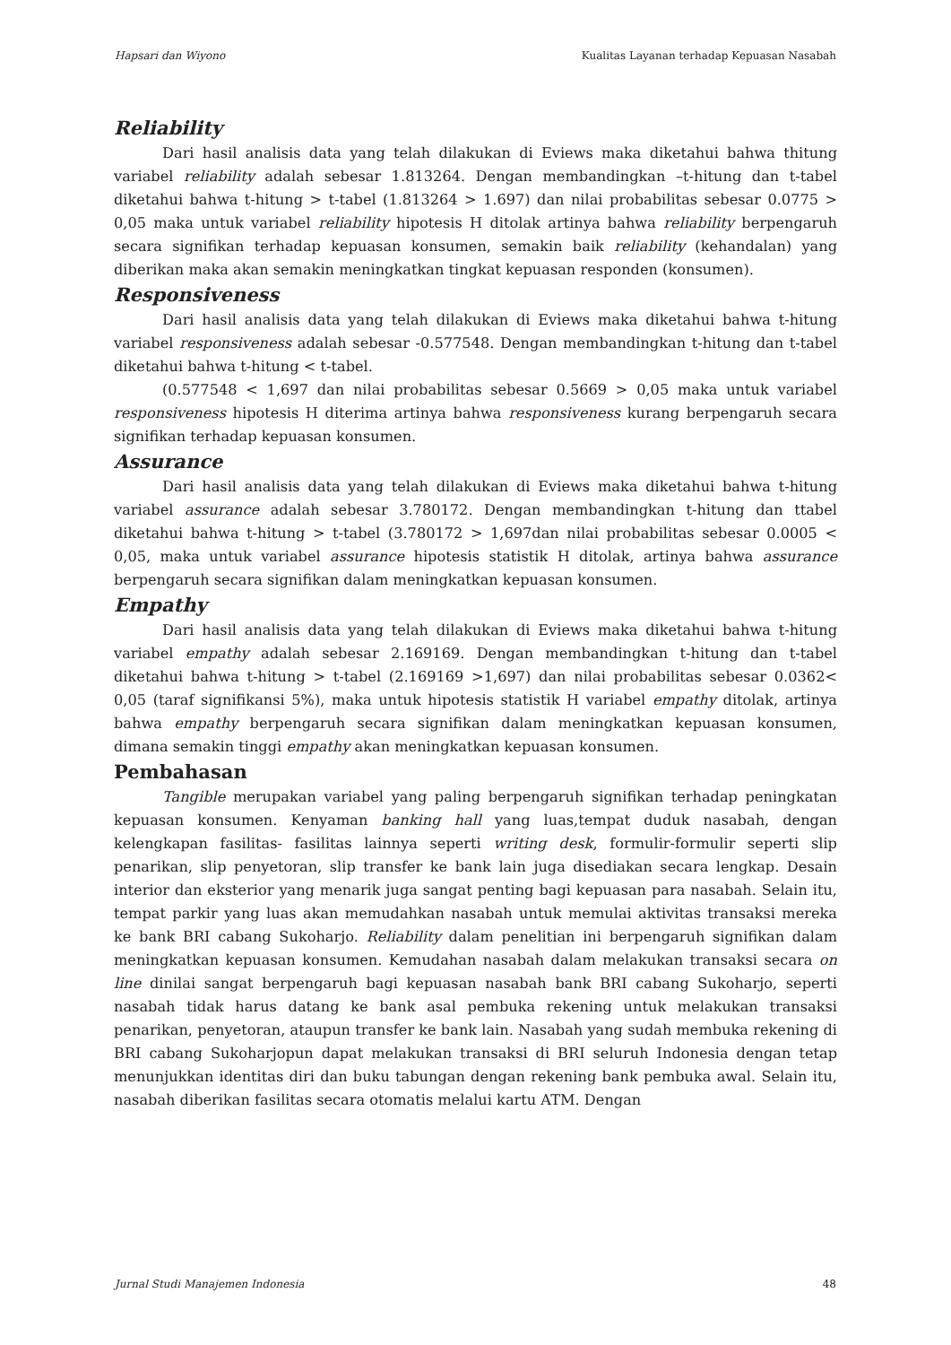Hapsari dan Wiyono Kualitas Layanan terhadap Kepuasan Nasabah
Reliability
Dari hasil analisis data yang telah dilakukan di Eviews maka diketahui bahwa thitung variabel reliability adalah sebesar 1.813264. Dengan membandingkan –t-hitung dan t-tabel diketahui bahwa t-hitung > t-tabel (1.813264 > 1.697) dan nilai probabilitas sebesar 0.0775 > 0,05 maka untuk variabel reliability hipotesis H ditolak artinya bahwa reliability berpengaruh secara signifikan terhadap kepuasan konsumen, semakin baik reliability (kehandalan) yang diberikan maka akan semakin meningkatkan tingkat kepuasan responden (konsumen).
Responsiveness
Dari hasil analisis data yang telah dilakukan di Eviews maka diketahui bahwa t-hitung variabel responsiveness adalah sebesar -0.577548. Dengan membandingkan t-hitung dan t-tabel diketahui bahwa t-hitung < t-tabel.
(0.577548 < 1,697 dan nilai probabilitas sebesar 0.5669 > 0,05 maka untuk variabel responsiveness hipotesis H diterima artinya bahwa responsiveness kurang berpengaruh secara signifikan terhadap kepuasan konsumen.
Assurance
Dari hasil analisis data yang telah dilakukan di Eviews maka diketahui bahwa t-hitung variabel assurance adalah sebesar 3.780172. Dengan membandingkan t-hitung dan ttabel diketahui bahwa t-hitung > t-tabel (3.780172 > 1,697dan nilai probabilitas sebesar 0.0005 < 0,05, maka untuk variabel assurance hipotesis statistik H ditolak, artinya bahwa assurance berpengaruh secara signifikan dalam meningkatkan kepuasan konsumen.
Empathy
Dari hasil analisis data yang telah dilakukan di Eviews maka diketahui bahwa t-hitung variabel empathy adalah sebesar 2.169169. Dengan membandingkan t-hitung dan t-tabel diketahui bahwa t-hitung > t-tabel (2.169169 >1,697) dan nilai probabilitas sebesar 0.0362< 0,05 (taraf signifikansi 5%), maka untuk hipotesis statistik H variabel empathy ditolak, artinya bahwa empathy berpengaruh secara signifikan dalam meningkatkan kepuasan konsumen, dimana semakin tinggi empathy akan meningkatkan kepuasan konsumen.
Pembahasan
Tangible merupakan variabel yang paling berpengaruh signifikan terhadap peningkatan kepuasan konsumen. Kenyaman banking hall yang luas,tempat duduk nasabah, dengan kelengkapan fasilitas- fasilitas lainnya seperti writing desk, formulir-formulir seperti slip penarikan, slip penyetoran, slip transfer ke bank lain juga disediakan secara lengkap. Desain interior dan eksterior yang menarik juga sangat penting bagi kepuasan para nasabah. Selain itu, tempat parkir yang luas akan memudahkan nasabah untuk memulai aktivitas transaksi mereka ke bank BRI cabang Sukoharjo. Reliability dalam penelitian ini berpengaruh signifikan dalam meningkatkan kepuasan konsumen. Kemudahan nasabah dalam melakukan transaksi secara on line dinilai sangat berpengaruh bagi kepuasan nasabah bank BRI cabang Sukoharjo, seperti nasabah tidak harus datang ke bank asal pembuka rekening untuk melakukan transaksi penarikan, penyetoran, ataupun transfer ke bank lain. Nasabah yang sudah membuka rekening di BRI cabang Sukoharjopun dapat melakukan transaksi di BRI seluruh Indonesia dengan tetap menunjukkan identitas diri dan buku tabungan dengan rekening bank pembuka awal. Selain itu, nasabah diberikan fasilitas secara otomatis melalui kartu ATM. Dengan
Jurnal Studi Manajemen Indonesia 48